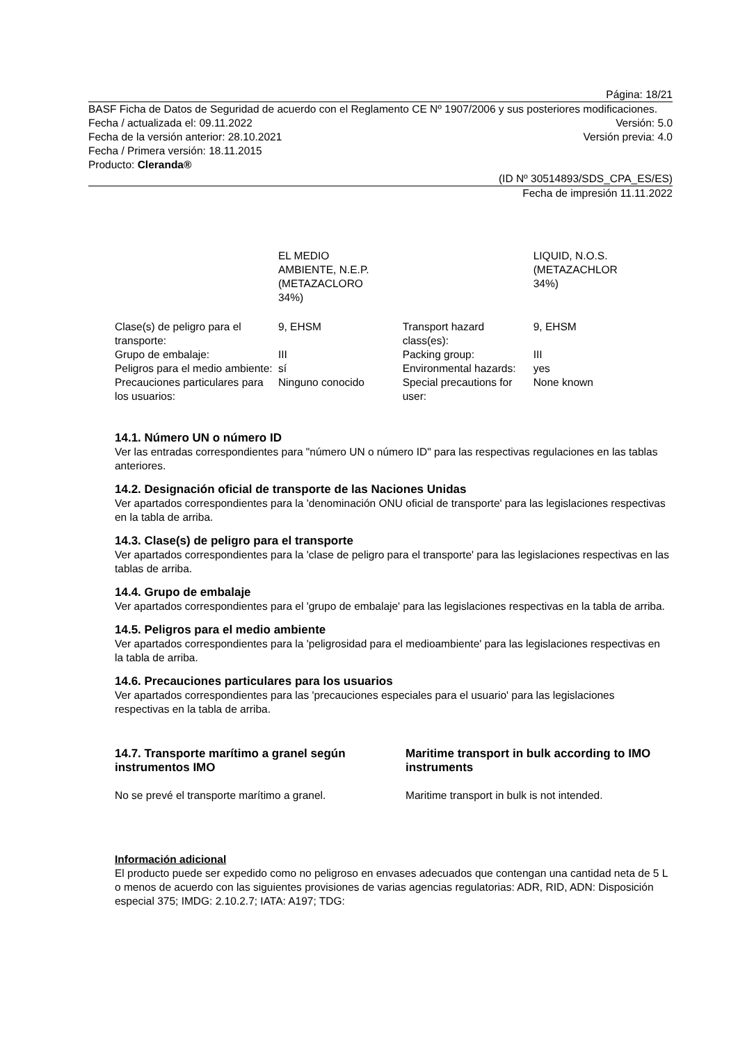Página: 18/21
BASF Ficha de Datos de Seguridad de acuerdo con el Reglamento CE Nº 1907/2006 y sus posteriores modificaciones.
Fecha / actualizada el: 09.11.2022 Versión: 5.0
Fecha de la versión anterior: 28.10.2021 Versión previa: 4.0
Fecha / Primera versión: 18.11.2015
Producto: Cleranda®
(ID Nº 30514893/SDS_CPA_ES/ES)
Fecha de impresión 11.11.2022
| | EL MEDIO AMBIENTE, N.E.P. (METAZACLORO 34%) | | LIQUID, N.O.S. (METAZACHLOR 34%) |
| Clase(s) de peligro para el transporte: | 9, EHSM | Transport hazard class(es): | 9, EHSM |
| Grupo de embalaje: | III | Packing group: | III |
| Peligros para el medio ambiente: | sí | Environmental hazards: | yes |
| Precauciones particulares para los usuarios: | Ninguno conocido | Special precautions for user: | None known |
14.1. Número UN o número ID
Ver las entradas correspondientes para "número UN o número ID" para las respectivas regulaciones en las tablas anteriores.
14.2. Designación oficial de transporte de las Naciones Unidas
Ver apartados correspondientes para la 'denominación ONU oficial de transporte' para las legislaciones respectivas en la tabla de arriba.
14.3. Clase(s) de peligro para el transporte
Ver apartados correspondientes para la 'clase de peligro para el transporte' para las legislaciones respectivas en las tablas de arriba.
14.4. Grupo de embalaje
Ver apartados correspondientes para el 'grupo de embalaje' para las legislaciones respectivas en la tabla de arriba.
14.5. Peligros para el medio ambiente
Ver apartados correspondientes para la 'peligrosidad para el medioambiente' para las legislaciones respectivas en la tabla de arriba.
14.6. Precauciones particulares para los usuarios
Ver apartados correspondientes para las 'precauciones especiales para el usuario' para las legislaciones respectivas en la tabla de arriba.
14.7. Transporte marítimo a granel según instrumentos IMO
Maritime transport in bulk according to IMO instruments
No se prevé el transporte marítimo a granel. Maritime transport in bulk is not intended.
Información adicional
El producto puede ser expedido como no peligroso en envases adecuados que contengan una cantidad neta de 5 L o menos de acuerdo con las siguientes provisiones de varias agencias regulatorias: ADR, RID, ADN: Disposición especial 375; IMDG: 2.10.2.7; IATA: A197; TDG: